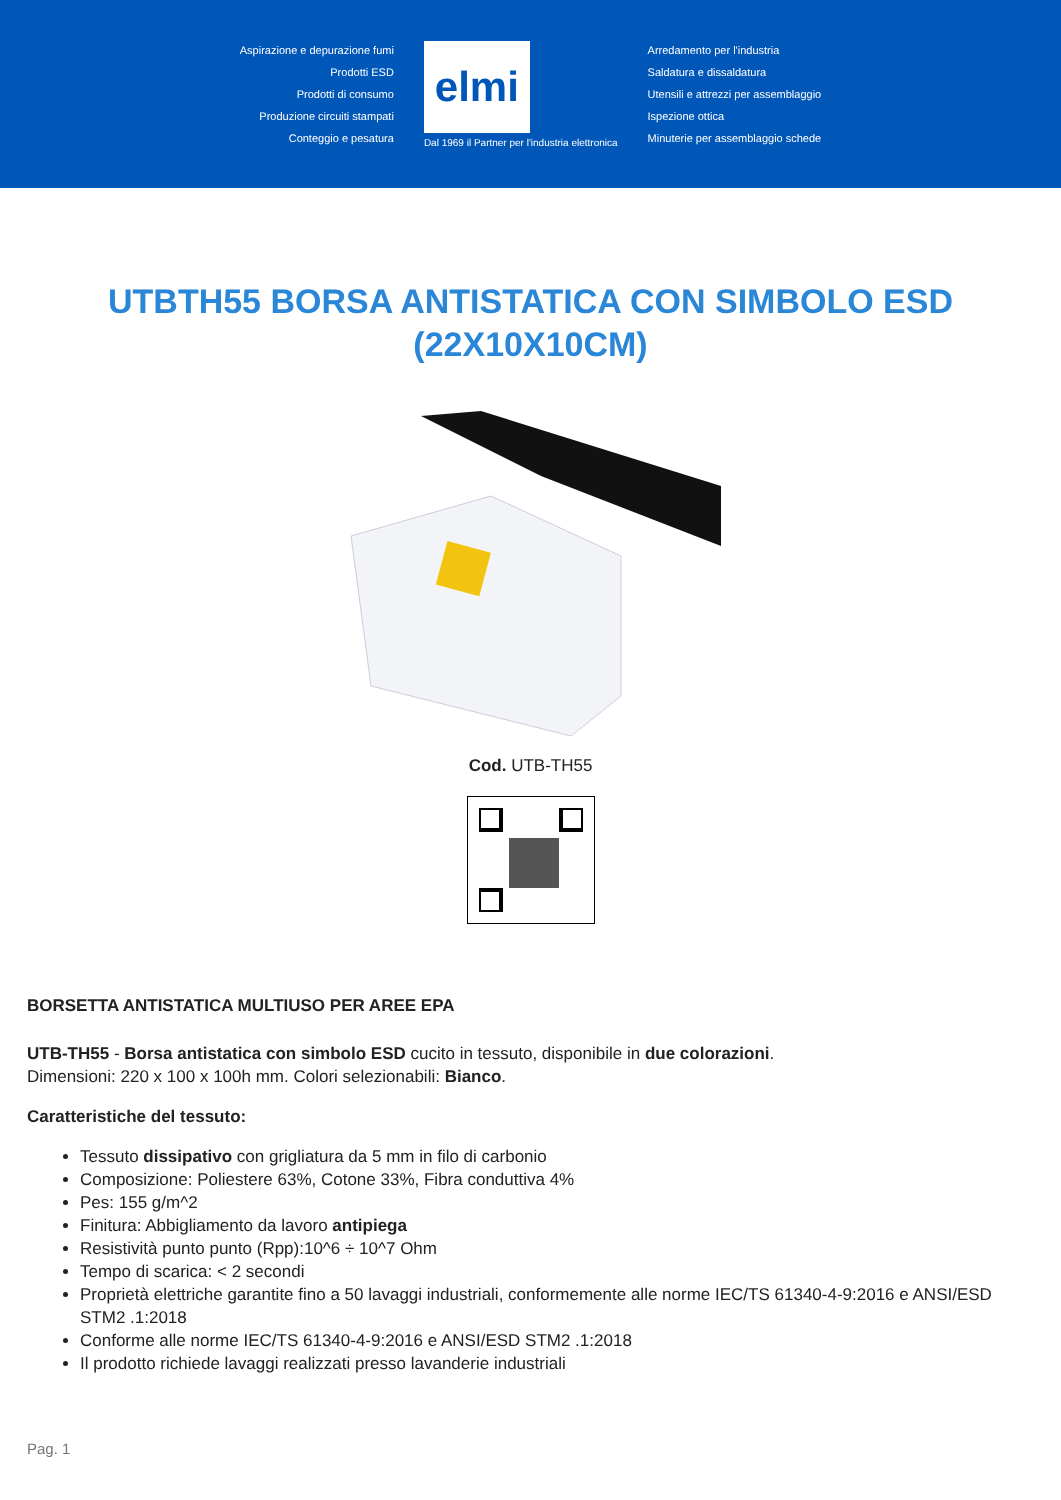Aspirazione e depurazione fumi
Prodotti ESD
Prodotti di consumo
Produzione circuiti stampati
Conteggio e pesatura
elmi
Dal 1969 il Partner per l'industria elettronica
Arredamento per l'industria
Saldatura e dissaldatura
Utensili e attrezzi per assemblaggio
Ispezione ottica
Minuterie per assemblaggio schede
UTBTH55 BORSA ANTISTATICA CON SIMBOLO ESD (22X10X10CM)
Cod. UTB-TH55
BORSETTA ANTISTATICA MULTIUSO PER AREE EPA
UTB-TH55 - Borsa antistatica con simbolo ESD cucito in tessuto, disponibile in due colorazioni.
Dimensioni: 220 x 100 x 100h mm. Colori selezionabili: Bianco.
Caratteristiche del tessuto:
Tessuto dissipativo con grigliatura da 5 mm in filo di carbonio
Composizione: Poliestere 63%, Cotone 33%, Fibra conduttiva 4%
Pes: 155 g/m^2
Finitura: Abbigliamento da lavoro antipiega
Resistività punto punto (Rpp):10^6 ÷ 10^7 Ohm
Tempo di scarica: < 2 secondi
Proprietà elettriche garantite fino a 50 lavaggi industriali, conformemente alle norme IEC/TS 61340-4-9:2016 e ANSI/ESD STM2 .1:2018
Conforme alle norme IEC/TS 61340-4-9:2016 e ANSI/ESD STM2 .1:2018
Il prodotto richiede lavaggi realizzati presso lavanderie industriali
Pag. 1